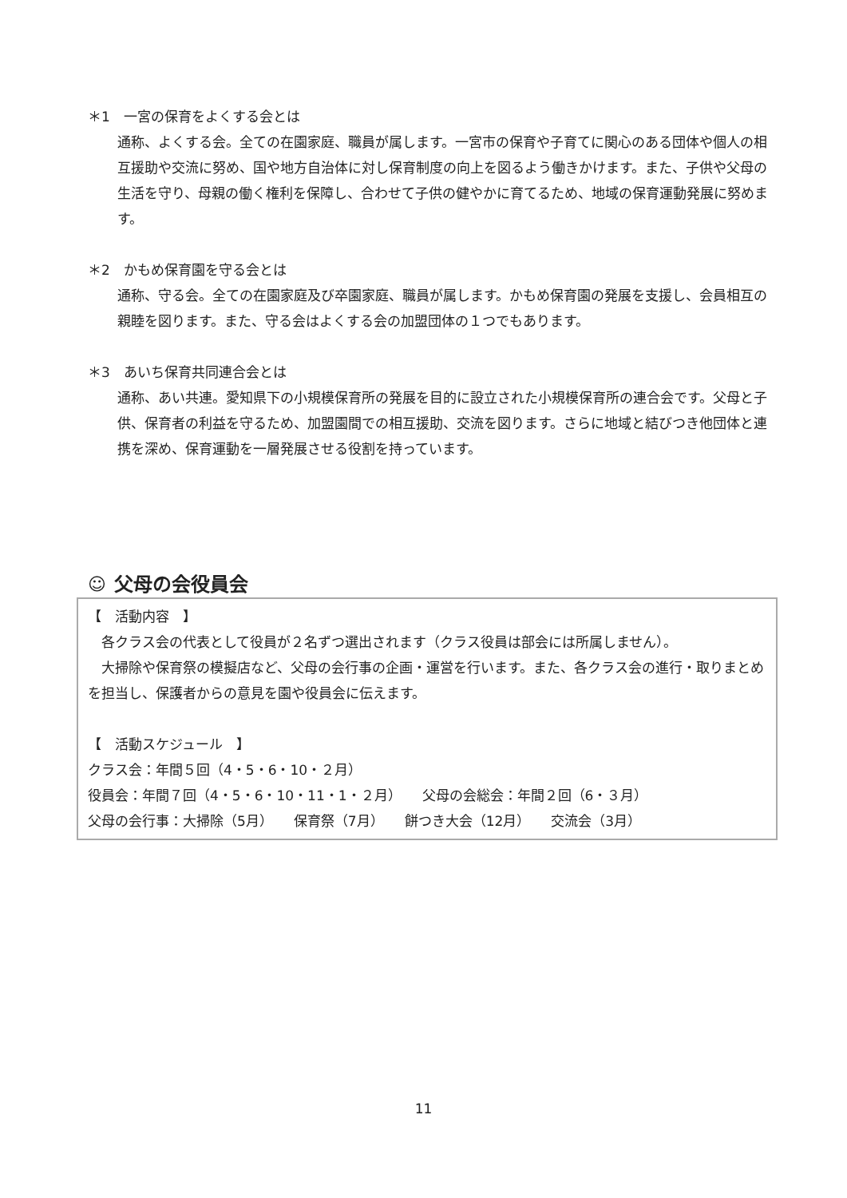＊1　一宮の保育をよくする会とは
通称、よくする会。全ての在園家庭、職員が属します。一宮市の保育や子育てに関心のある団体や個人の相互援助や交流に努め、国や地方自治体に対し保育制度の向上を図るよう働きかけます。また、子供や父母の生活を守り、母親の働く権利を保障し、合わせて子供の健やかに育てるため、地域の保育運動発展に努めます。
＊2　かもめ保育園を守る会とは
通称、守る会。全ての在園家庭及び卒園家庭、職員が属します。かもめ保育園の発展を支援し、会員相互の親睦を図ります。また、守る会はよくする会の加盟団体の１つでもあります。
＊3　あいち保育共同連合会とは
通称、あい共連。愛知県下の小規模保育所の発展を目的に設立された小規模保育所の連合会です。父母と子供、保育者の利益を守るため、加盟園間での相互援助、交流を図ります。さらに地域と結びつき他団体と連携を深め、保育運動を一層発展させる役割を持っています。
☺ 父母の会役員会
【　活動内容　】
　各クラス会の代表として役員が２名ずつ選出されます（クラス役員は部会には所属しません）。
　大掃除や保育祭の模擬店など、父母の会行事の企画・運営を行います。また、各クラス会の進行・取りまとめを担当し、保護者からの意見を園や役員会に伝えます。
【　活動スケジュール　】
クラス会：年間５回（4・5・6・10・２月）
役員会：年間７回（4・5・6・10・11・1・２月）　　父母の会総会：年間２回（6・３月）
父母の会行事：大掃除（5月）　　保育祭（7月）　　餅つき大会（12月）　　交流会（3月）
11